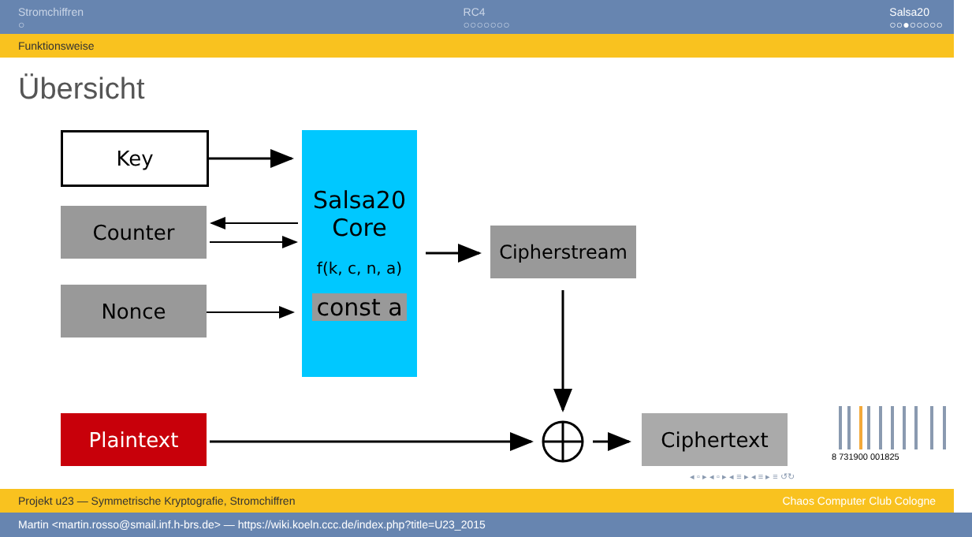Stromchiffren
○
RC4
○○○○○○○
Salsa20
○○●○○○○○
Funktionsweise
Übersicht
Key
Counter
Nonce
Salsa20
Core
f(k, c, n, a)
const a
Cipherstream
Plaintext Ciphertext
8 731900 001825
◂ ▫ ▸ ◂ ▫ ▸ ◂ ≡ ▸ ◂ ≡ ▸ ≡ ↺↻
Projekt u23 — Symmetrische Kryptografie, Stromchiffren Chaos Computer Club Cologne
Martin <martin.rosso@smail.inf.h-brs.de> — https://wiki.koeln.ccc.de/index.php?title=U23_2015